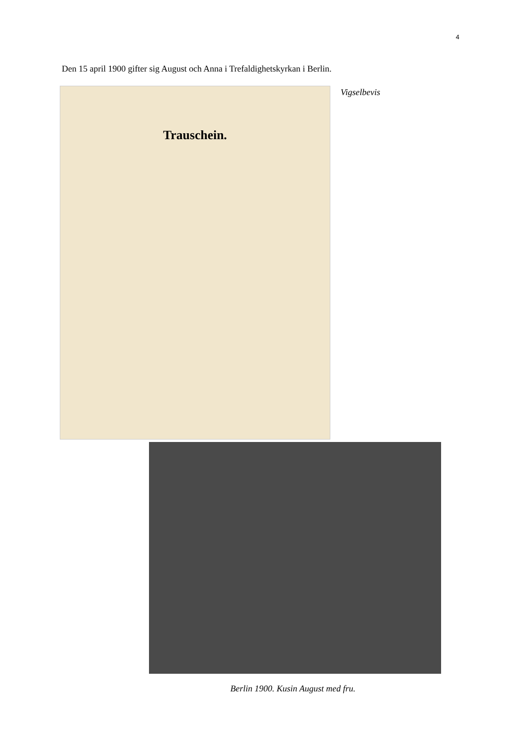4
Den 15 april 1900 gifter sig August och Anna i Trefaldighetskyrkan i Berlin.
Trauschein. Vigselbevis
Berlin 1900. Kusin August med fru.